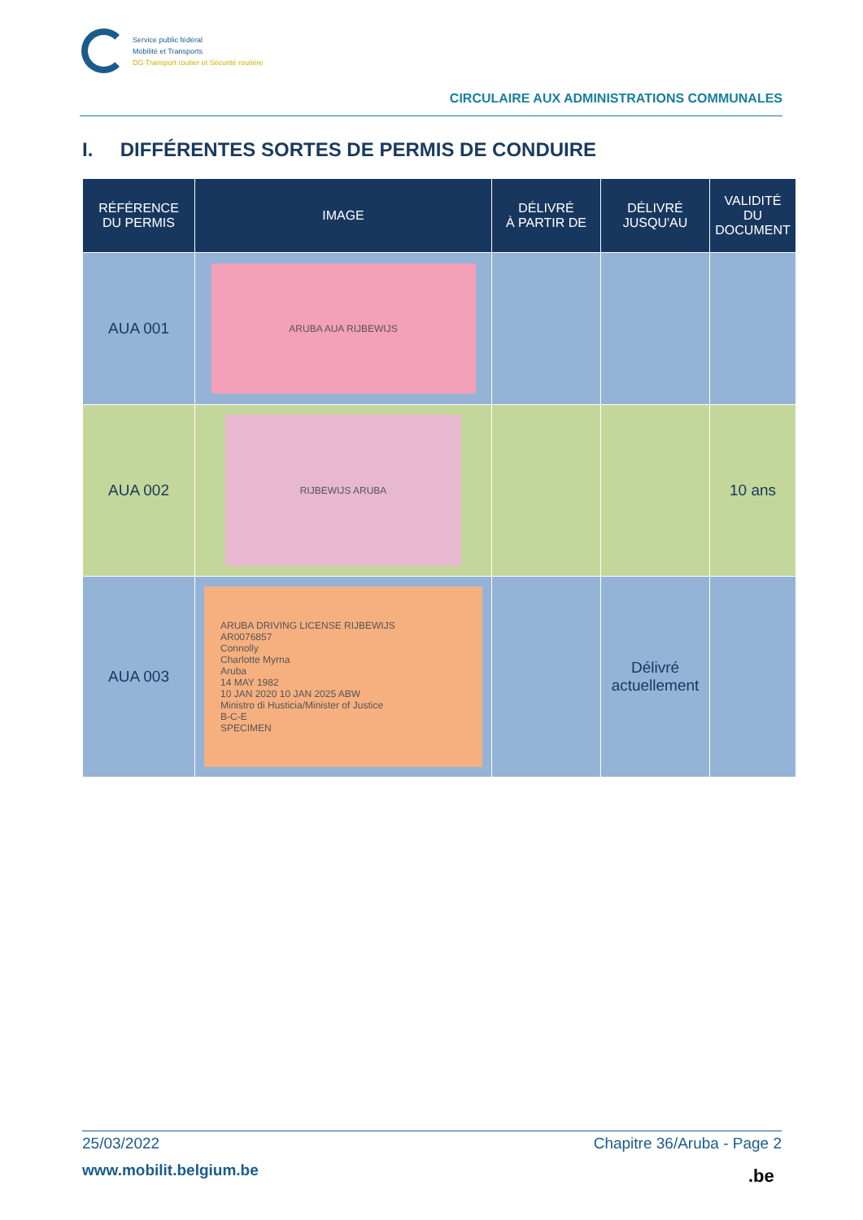Service public fédéral
Mobilité et Transports
DG Transport routier et Sécurité routière
CIRCULAIRE AUX ADMINISTRATIONS COMMUNALES
I. DIFFÉRENTES SORTES DE PERMIS DE CONDUIRE
| RÉFÉRENCE DU PERMIS | IMAGE | DÉLIVRÉ À PARTIR DE | DÉLIVRÉ JUSQU'AU | VALIDITÉ DU DOCUMENT |
| --- | --- | --- | --- | --- |
| AUA 001 | ARUBA AUA RIJBEWIJS | | | |
| AUA 002 | RIJBEWIJS ARUBA | | | 10 ans |
| AUA 003 | ARUBA DRIVING LICENSE RIJBEWIJS AR0076857 Connolly Charlotte Myrna Aruba 14 MAY 1982 10 JAN 2020 10 JAN 2025 ABW Ministro di Husticia/Minister of Justice B-C-E SPECIMEN | | Délivré actuellement | |
25/03/2022 Chapitre 36/Aruba - Page 2
www.mobilit.belgium.be .be